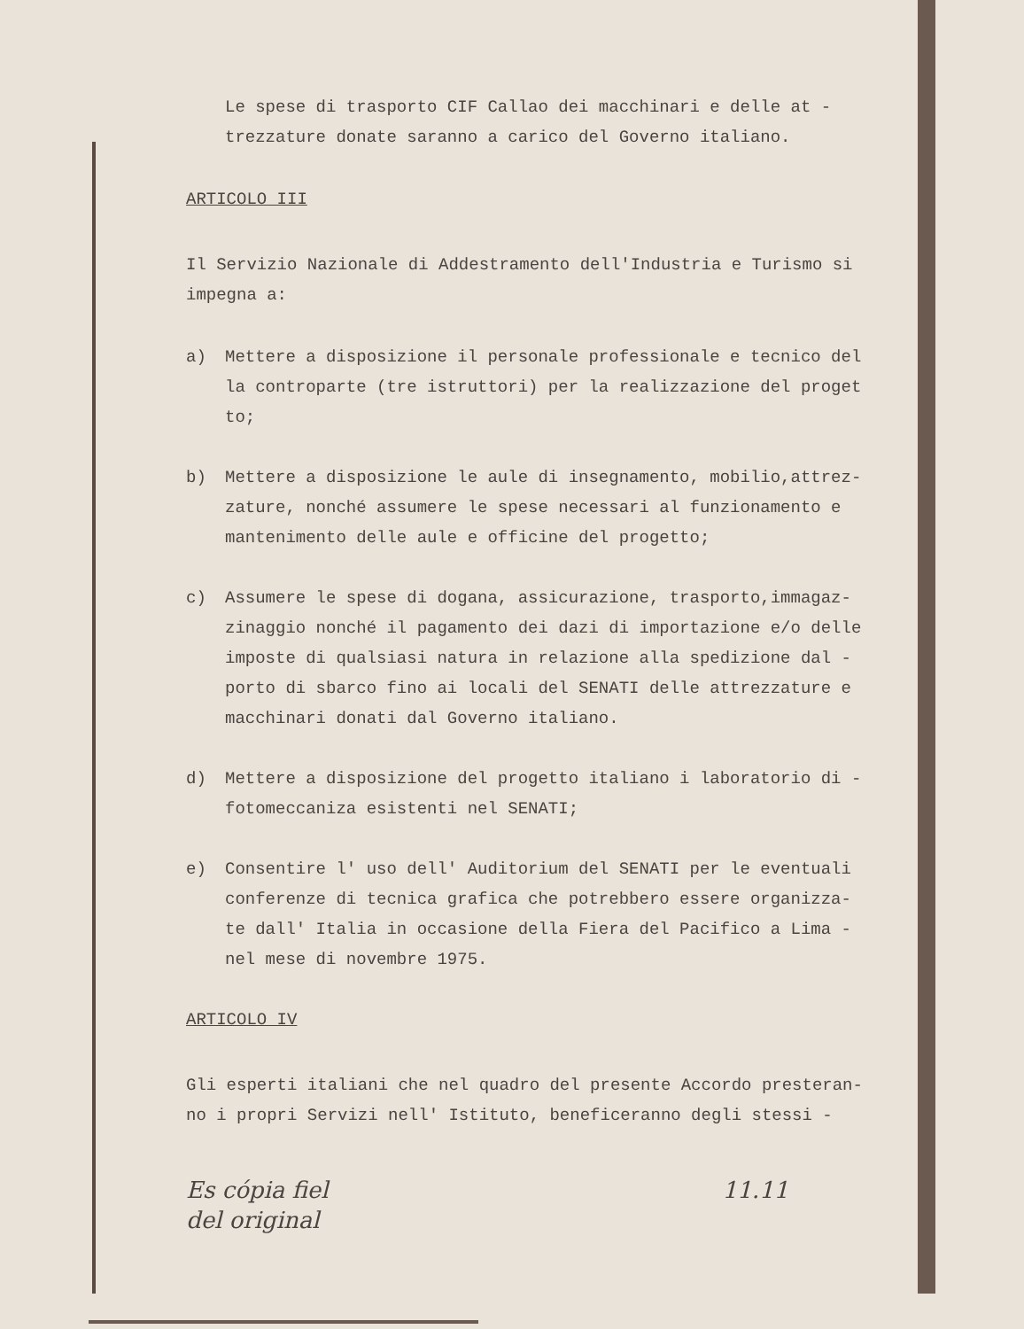Le spese di trasporto CIF Callao dei macchinari e delle at - trezzature donate saranno a carico del Governo italiano.
ARTICOLO III
Il Servizio Nazionale di Addestramento dell'Industria e Turismo si impegna a:
a) Mettere a disposizione il personale professionale e tecnico del la controparte (tre istruttori) per la realizzazione del proget to;
b) Mettere a disposizione le aule di insegnamento, mobilio,attrez- zature, nonché assumere le spese necessari al funzionamento e mantenimento delle aule e officine del progetto;
c) Assumere le spese di dogana, assicurazione, trasporto,immagaz- zinaggio nonché il pagamento dei dazi di importazione e/o delle imposte di qualsiasi natura in relazione alla spedizione dal - porto di sbarco fino ai locali del SENATI delle attrezzature e macchinari donati dal Governo italiano.
d) Mettere a disposizione del progetto italiano i laboratorio di - fotomeccaniza esistenti nel SENATI;
e) Consentire l' uso dell' Auditorium del SENATI per le eventuali conferenze di tecnica grafica che potrebbero essere organizza- te dall' Italia in occasione della Fiera del Pacifico a Lima - nel mese di novembre 1975.
ARTICOLO IV
Gli esperti italiani che nel quadro del presente Accordo presteran- no i propri Servizi nell' Istituto, beneficeranno degli stessi -
Es cópia fiel
del original 11.11